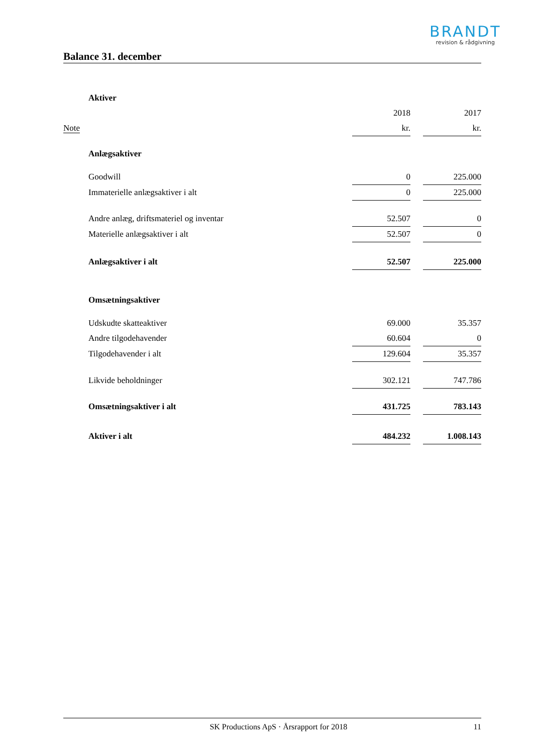BRANDT
revision & rådgivning
Balance 31. december
| | Aktiver | | | |
| | | 2018 | | 2017 |
| Note | | kr. | | kr. |
| | Anlægsaktiver | | | |
| | Goodwill | 0 | | 225.000 |
| | Immaterielle anlægsaktiver i alt | 0 | | 225.000 |
| | Andre anlæg, driftsmateriel og inventar | 52.507 | | 0 |
| | Materielle anlægsaktiver i alt | 52.507 | | 0 |
| | Anlægsaktiver i alt | 52.507 | | 225.000 |
| | Omsætningsaktiver | | | |
| | Udskudte skatteaktiver | 69.000 | | 35.357 |
| | Andre tilgodehavender | 60.604 | | 0 |
| | Tilgodehavender i alt | 129.604 | | 35.357 |
| | Likvide beholdninger | 302.121 | | 747.786 |
| | Omsætningsaktiver i alt | 431.725 | | 783.143 |
| | Aktiver i alt | 484.232 | | 1.008.143 |
SK Productions ApS · Årsrapport for 2018
11